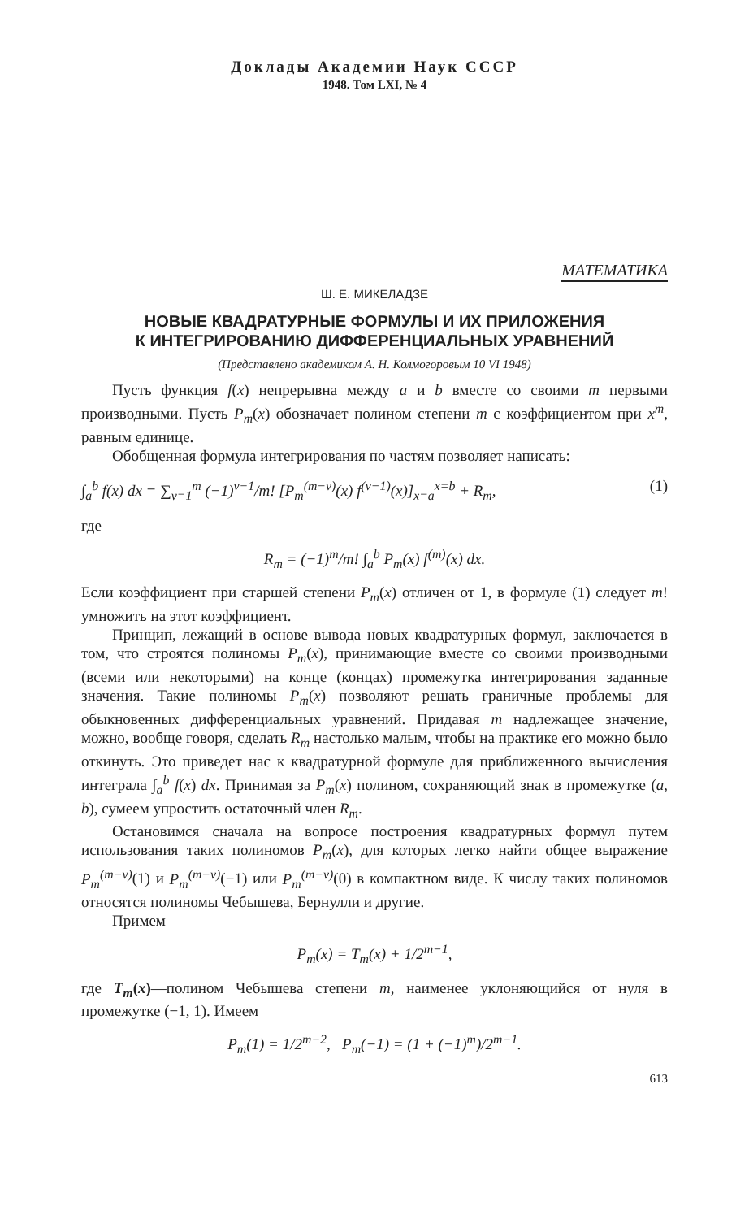Доклады Академии Наук СССР
1948. Том LXI, № 4
МАТЕМАТИКА
Ш. Е. МИКЕЛАДЗЕ
НОВЫЕ КВАДРАТУРНЫЕ ФОРМУЛЫ И ИХ ПРИЛОЖЕНИЯ
К ИНТЕГРИРОВАНИЮ ДИФФЕРЕНЦИАЛЬНЫХ УРАВНЕНИЙ
(Представлено академиком А. Н. Колмогоровым 10 VI 1948)
Пусть функция f(x) непрерывна между a и b вместе со своими m первыми производными. Пусть P<sub>m</sub>(x) обозначает полином степени m с коэффициентом при x<sup>m</sup>, равным единице.
Обобщенная формула интегрирования по частям позволяет написать:
∫<sub>a</sub><sup>b</sup> f(x) dx = ∑<sub>ν=1</sub><sup>m</sup> (−1)<sup>ν−1</sup>/m! [P<sub>m</sub><sup>(m−ν)</sup>(x) f<sup>(ν−1)</sup>(x)]<sub>x=a</sub><sup>x=b</sup> + R<sub>m</sub>, (1)
где
R<sub>m</sub> = (−1)<sup>m</sup>/m! ∫<sub>a</sub><sup>b</sup> P<sub>m</sub>(x) f<sup>(m)</sup>(x) dx.
Если коэффициент при старшей степени P<sub>m</sub>(x) отличен от 1, в формуле (1) следует m! умножить на этот коэффициент.
Принцип, лежащий в основе вывода новых квадратурных формул, заключается в том, что строятся полиномы P<sub>m</sub>(x), принимающие вместе со своими производными (всеми или некоторыми) на конце (концах) промежутка интегрирования заданные значения. Такие полиномы P<sub>m</sub>(x) позволяют решать граничные проблемы для обыкновенных дифференциальных уравнений. Придавая m надлежащее значение, можно, вообще говоря, сделать R<sub>m</sub> настолько малым, чтобы на практике его можно было откинуть. Это приведет нас к квадратурной формуле для приближенного вычисления интеграла ∫<sub>a</sub><sup>b</sup> f(x) dx. Принимая за P<sub>m</sub>(x) полином, сохраняющий знак в промежутке (a, b), сумеем упростить остаточный член R<sub>m</sub>.
Остановимся сначала на вопросе построения квадратурных формул путем использования таких полиномов P<sub>m</sub>(x), для которых легко найти общее выражение P<sub>m</sub><sup>(m−ν)</sup>(1) и P<sub>m</sub><sup>(m−ν)</sup>(−1) или P<sub>m</sub><sup>(m−ν)</sup>(0) в компактном виде. К числу таких полиномов относятся полиномы Чебышева, Бернулли и другие.
Примем
P<sub>m</sub>(x) = T<sub>m</sub>(x) + 1/2<sup>m−1</sup>,
где T<sub>m</sub>(x)—полином Чебышева степени m, наименее уклоняющийся от нуля в промежутке (−1, 1). Имеем
P<sub>m</sub>(1) = 1/2<sup>m−2</sup>, P<sub>m</sub>(−1) = (1 + (−1)<sup>m</sup>)/2<sup>m−1</sup>.
613